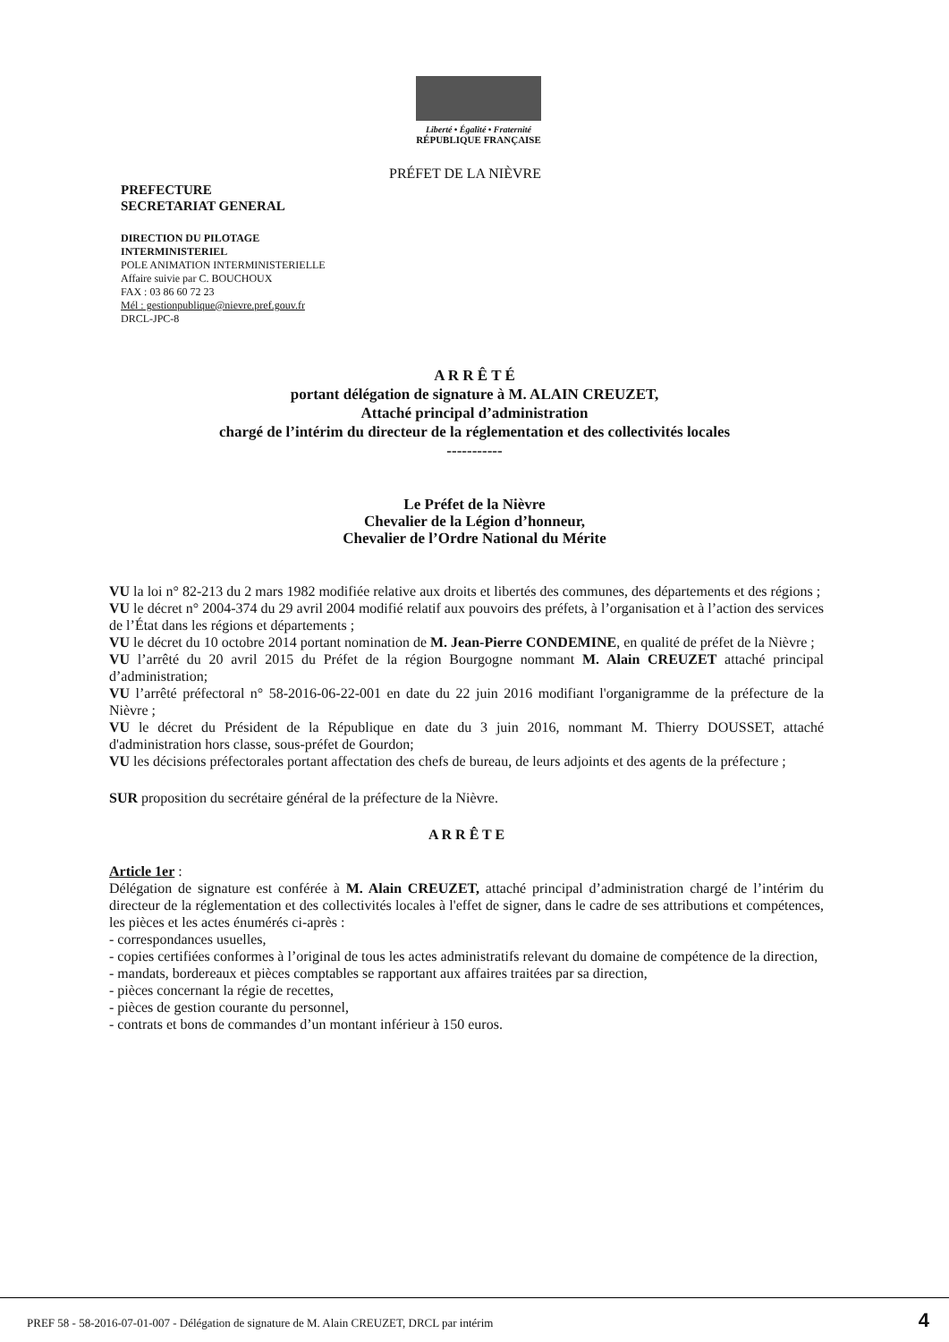Liberté • Égalité • Fraternité
RÉPUBLIQUE FRANÇAISE
PRÉFET DE LA NIÈVRE
PREFECTURE
SECRETARIAT GENERAL
DIRECTION DU PILOTAGE
INTERMINISTERIEL
POLE ANIMATION INTERMINISTERIELLE
Affaire suivie par C. BOUCHOUX
FAX : 03 86 60 72 23
Mél : gestionpublique@nievre.pref.gouv.fr
DRCL-JPC-8
A R R Ê T É
portant délégation de signature à M. ALAIN CREUZET,
Attaché principal d’administration
chargé de l’intérim du directeur de la réglementation et des collectivités locales
-----------
Le Préfet de la Nièvre
Chevalier de la Légion d’honneur,
Chevalier de l’Ordre National du Mérite
VU la loi n° 82-213 du 2 mars 1982 modifiée relative aux droits et libertés des communes, des départements et des régions ;
VU le décret n° 2004-374 du 29 avril 2004 modifié relatif aux pouvoirs des préfets, à l’organisation et à l’action des services de l’État dans les régions et départements ;
VU le décret du 10 octobre 2014 portant nomination de M. Jean-Pierre CONDEMINE, en qualité de préfet de la Nièvre ;
VU l’arrêté du 20 avril 2015 du Préfet de la région Bourgogne nommant M. Alain CREUZET attaché principal d’administration;
VU l’arrêté préfectoral n° 58-2016-06-22-001 en date du 22 juin 2016 modifiant l'organigramme de la préfecture de la Nièvre ;
VU le décret du Président de la République en date du 3 juin 2016, nommant M. Thierry DOUSSET, attaché d'administration hors classe, sous-préfet de Gourdon;
VU les décisions préfectorales portant affectation des chefs de bureau, de leurs adjoints et des agents de la préfecture ;
SUR proposition du secrétaire général de la préfecture de la Nièvre.
A R R Ê T E
Article 1er :
Délégation de signature est conférée à M. Alain CREUZET, attaché principal d’administration chargé de l’intérim du directeur de la réglementation et des collectivités locales à l'effet de signer, dans le cadre de ses attributions et compétences, les pièces et les actes énumérés ci-après :
- correspondances usuelles,
- copies certifiées conformes à l’original de tous les actes administratifs relevant du domaine de compétence de la direction,
- mandats, bordereaux et pièces comptables se rapportant aux affaires traitées par sa direction,
- pièces concernant la régie de recettes,
- pièces de gestion courante du personnel,
- contrats et bons de commandes d’un montant inférieur à 150 euros.
PREF 58 - 58-2016-07-01-007 - Délégation de signature de M. Alain CREUZET, DRCL par intérim 4